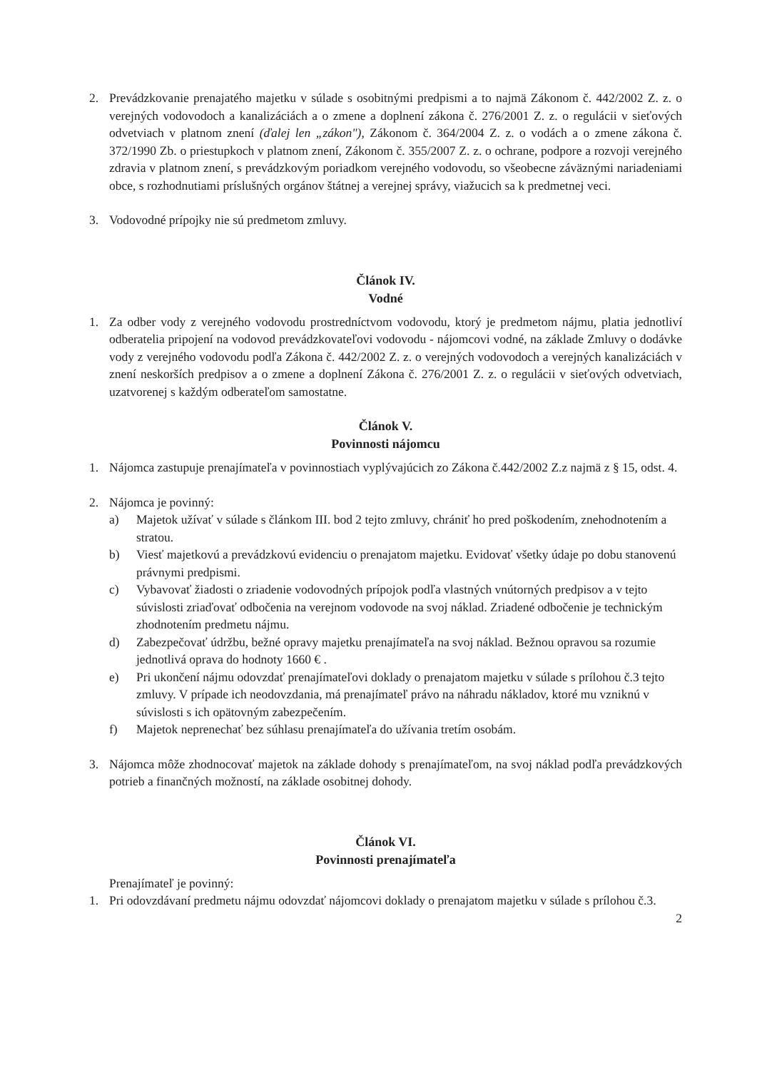2. Prevádzkovanie prenajatého majetku v súlade s osobitnými predpismi a to najmä Zákonom č. 442/2002 Z. z. o verejných vodovodoch a kanalizáciách a o zmene a doplnení zákona č. 276/2001 Z. z. o regulácii v sieťových odvetviach v platnom znení (ďalej len „zákon"), Zákonom č. 364/2004 Z. z. o vodách a o zmene zákona č. 372/1990 Zb. o priestupkoch v platnom znení, Zákonom č. 355/2007 Z. z. o ochrane, podpore a rozvoji verejného zdravia v platnom znení, s prevádzkovým poriadkom verejného vodovodu, so všeobecne záväznými nariadeniami obce, s rozhodnutiami príslušných orgánov štátnej a verejnej správy, viažucich sa k predmetnej veci.
3. Vodovodné prípojky nie sú predmetom zmluvy.
Článok IV.
Vodné
1. Za odber vody z verejného vodovodu prostredníctvom vodovodu, ktorý je predmetom nájmu, platia jednotliví odberatelia pripojení na vodovod prevádzkovateľovi vodovodu - nájomcovi vodné, na základe Zmluvy o dodávke vody z verejného vodovodu podľa Zákona č. 442/2002 Z. z. o verejných vodovodoch a verejných kanalizáciách v znení neskorších predpisov a o zmene a doplnení Zákona č. 276/2001 Z. z. o regulácii v sieťových odvetviach, uzatvorenej s každým odberateľom samostatne.
Článok V.
Povinnosti nájomcu
1. Nájomca zastupuje prenajímateľa v povinnostiach vyplývajúcich zo Zákona č.442/2002 Z.z najmä z § 15, odst. 4.
2. Nájomca je povinný:
a) Majetok užívať v súlade s článkom III. bod 2 tejto zmluvy, chrániť ho pred poškodením, znehodnotením a stratou.
b) Viesť majetkovú a prevádzkovú evidenciu o prenajatom majetku. Evidovať všetky údaje po dobu stanovenú právnymi predpismi.
c) Vybavovať žiadosti o zriadenie vodovodných prípojok podľa vlastných vnútorných predpisov a v tejto súvislosti zriaďovať odbočenia na verejnom vodovode na svoj náklad. Zriadené odbočenie je technickým zhodnotením predmetu nájmu.
d) Zabezpečovať údržbu, bežné opravy majetku prenajímateľa na svoj náklad. Bežnou opravou sa rozumie jednotlivá oprava do hodnoty 1660 € .
e) Pri ukončení nájmu odovzdať prenajímateľovi doklady o prenajatom majetku v súlade s prílohou č.3 tejto zmluvy. V prípade ich neodovzdania, má prenajímateľ právo na náhradu nákladov, ktoré mu vzniknú v súvislosti s ich opätovným zabezpečením.
f) Majetok neprenechať bez súhlasu prenajímateľa do užívania tretím osobám.
3. Nájomca môže zhodnocovať majetok na základe dohody s prenajímateľom, na svoj náklad podľa prevádzkových potrieb a finančných možností, na základe osobitnej dohody.
Článok VI.
Povinnosti prenajímateľa
Prenajímateľ je povinný:
1. Pri odovzdávaní predmetu nájmu odovzdať nájomcovi doklady o prenajatom majetku v súlade s prílohou č.3.
2